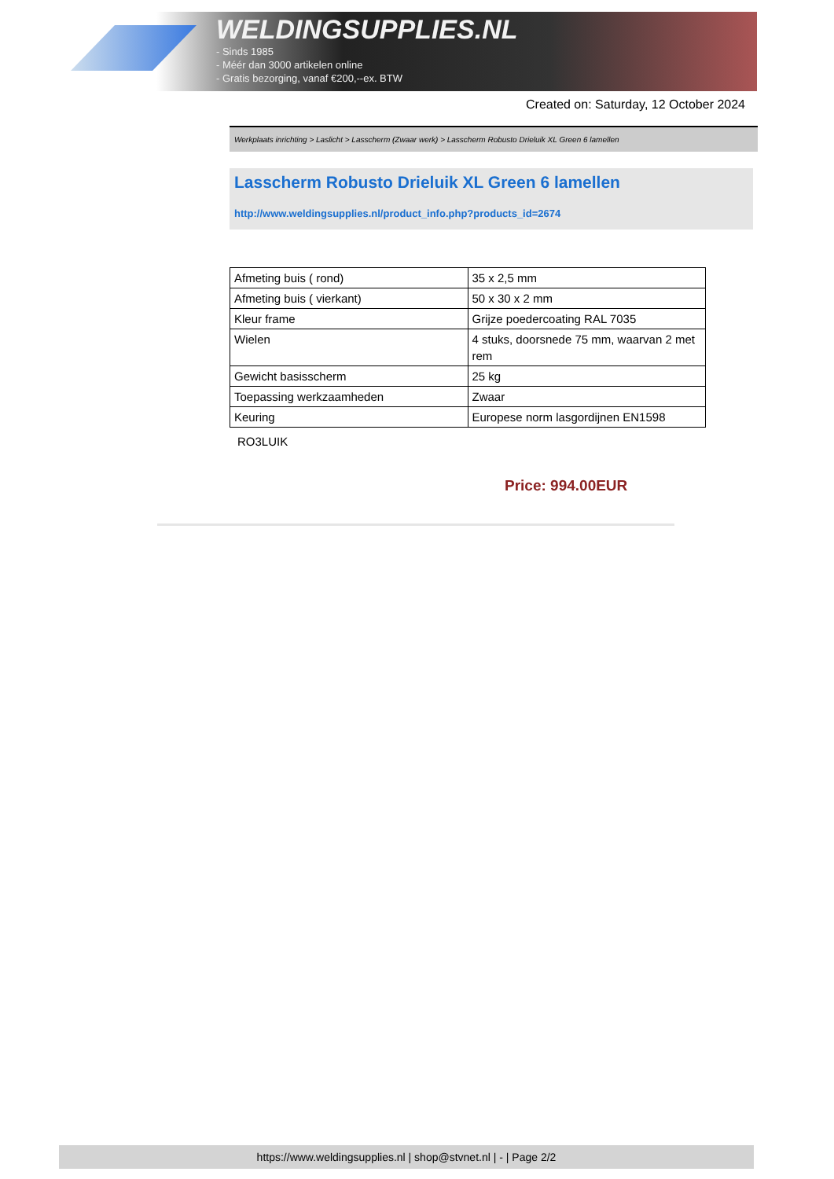WELDINGSUPPLIES.NL
- Sinds 1985
- Méér dan 3000 artikelen online
- Gratis bezorging, vanaf €200,--ex. BTW
Created on: Saturday, 12 October 2024
Werkplaats inrichting > Laslicht > Lasscherm (Zwaar werk) > Lasscherm Robusto Drieluik XL Green 6 lamellen
Lasscherm Robusto Drieluik XL Green 6 lamellen
http://www.weldingsupplies.nl/product_info.php?products_id=2674
| Afmeting buis ( rond) | 35 x 2,5 mm |
| Afmeting buis ( vierkant) | 50 x 30 x 2 mm |
| Kleur frame | Grijze poedercoating RAL 7035 |
| Wielen | 4 stuks, doorsnede 75 mm, waarvan 2 met rem |
| Gewicht basisscherm | 25 kg |
| Toepassing werkzaamheden | Zwaar |
| Keuring | Europese norm lasgordijnen EN1598 |
RO3LUIK
Price: 994.00EUR
https://www.weldingsupplies.nl | shop@stvnet.nl | - | Page 2/2